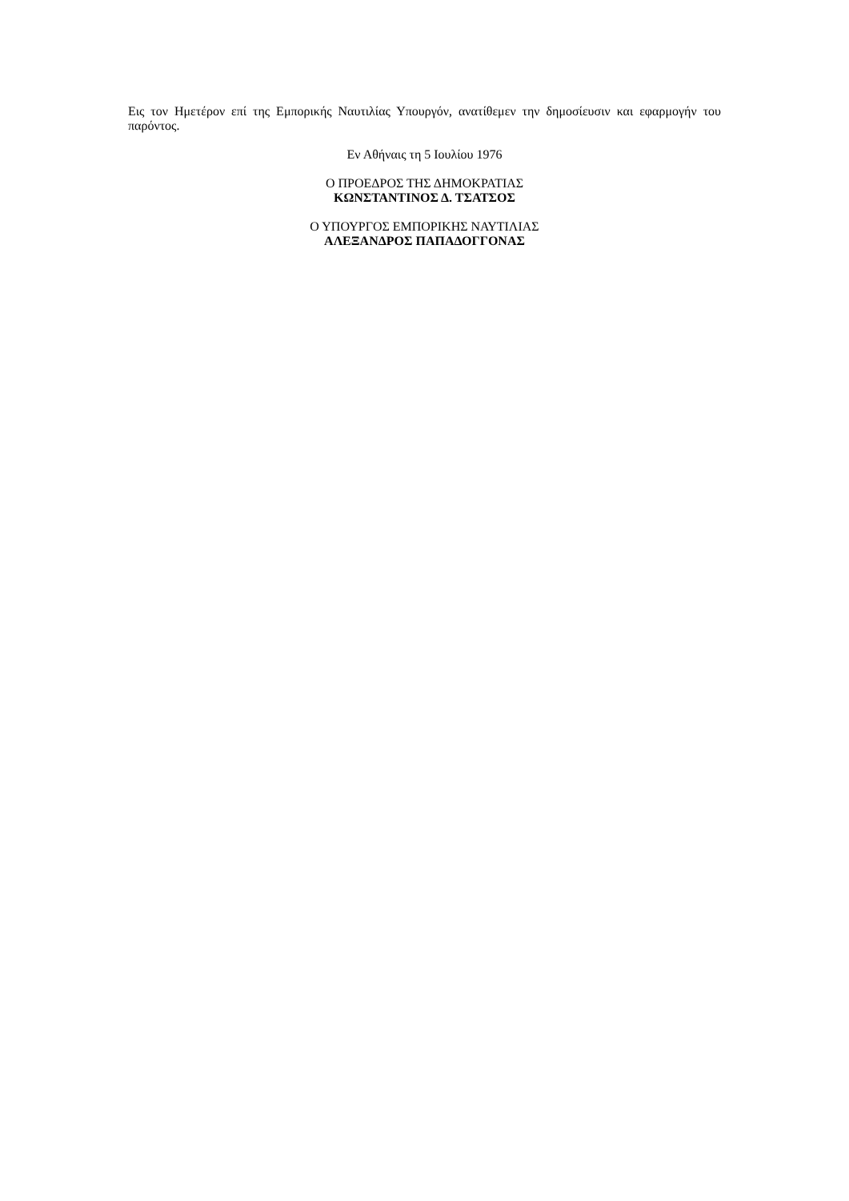Εις τον Ημετέρον επί της Εμπορικής Ναυτιλίας Υπουργόν, ανατίθεμεν την δημοσίευσιν και εφαρμογήν του παρόντος.
Εν Αθήναις τη 5 Ιουλίου 1976
Ο ΠΡΟΕΔΡΟΣ ΤΗΣ ΔΗΜΟΚΡΑΤΙΑΣ
ΚΩΝΣΤΑΝΤΙΝΟΣ Δ. ΤΣΑΤΣΟΣ
Ο ΥΠΟΥΡΓΟΣ ΕΜΠΟΡΙΚΗΣ ΝΑΥΤΙΛΙΑΣ
ΑΛΕΞΑΝΔΡΟΣ ΠΑΠΑΔΟΓΓΟΝΑΣ